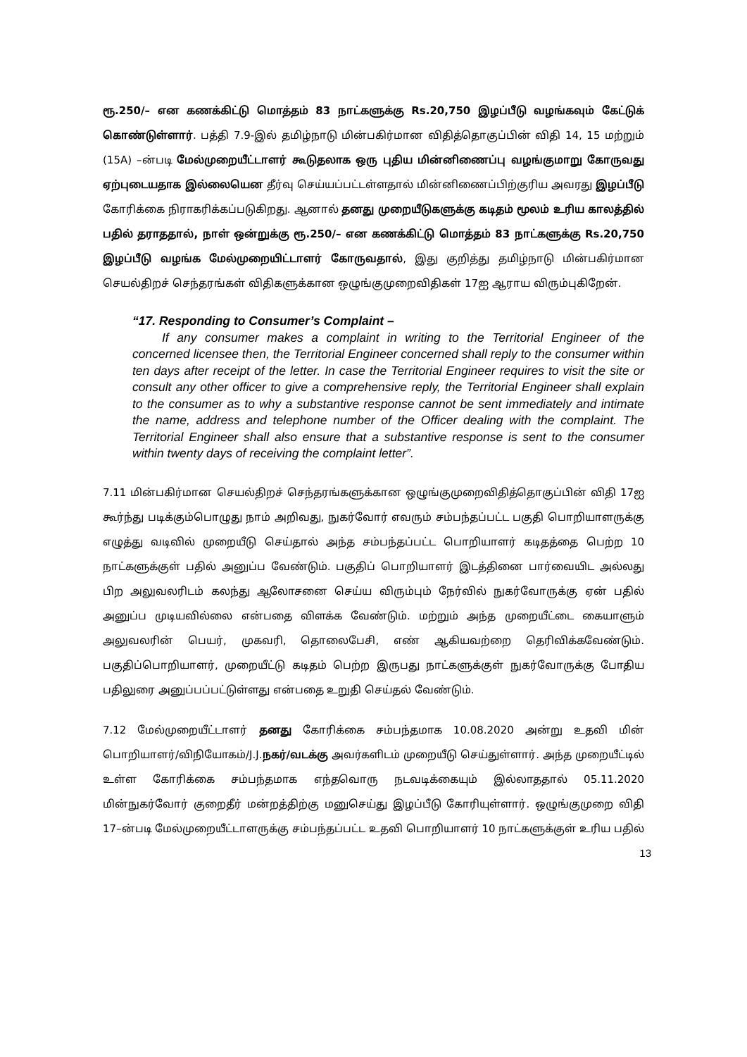ரூ.250/– என கணக்கிட்டு மொத்தம் 83 நாட்களுக்கு Rs.20,750 இழப்பீடு வழங்கவும் கேட்டுக் கொண்டுள்ளார். பத்தி 7.9-இல் தமிழ்நாடு மின்பகிர்மான விதித்தொகுப்பின் விதி 14, 15 மற்றும் (15A) –ன்படி மேல்முறையீட்டாளர் கூடுதலாக ஒரு புதிய மின்னிணைப்பு வழங்குமாறு கோருவது ஏற்புடையதாக இல்லையென தீர்வு செய்யப்பட்டள்ளதால் மின்னிணைப்பிற்குரிய அவரது இழப்பீடு கோரிக்கை நிராகரிக்கப்படுகிறது. ஆனால் தனது முறையீடுகளுக்கு கடிதம் மூலம் உரிய காலத்தில் பதில் தராததால், நாள் ஒன்றுக்கு ரூ.250/– என கணக்கிட்டு மொத்தம் 83 நாட்களுக்கு Rs.20,750 இழப்பீடு வழங்க மேல்முறையிட்டாளர் கோருவதால், இது குறித்து தமிழ்நாடு மின்பகிர்மான செயல்திறச் செந்தரங்கள் விதிகளுக்கான ஒழுங்குமுறைவிதிகள் 17ஐ ஆராய விரும்புகிறேன்.
“17. Responding to Consumer’s Complaint –
If any consumer makes a complaint in writing to the Territorial Engineer of the concerned licensee then, the Territorial Engineer concerned shall reply to the consumer within ten days after receipt of the letter. In case the Territorial Engineer requires to visit the site or consult any other officer to give a comprehensive reply, the Territorial Engineer shall explain to the consumer as to why a substantive response cannot be sent immediately and intimate the name, address and telephone number of the Officer dealing with the complaint. The Territorial Engineer shall also ensure that a substantive response is sent to the consumer within twenty days of receiving the complaint letter”.
7.11 மின்பகிர்மான செயல்திறச் செந்தரங்களுக்கான ஒழுங்குமுறைவிதித்தொகுப்பின் விதி 17ஐ கூர்ந்து படிக்கும்பொழுது நாம் அறிவது, நுகர்வோர் எவரும் சம்பந்தப்பட்ட பகுதி பொறியாளருக்கு எழுத்து வடிவில் முறையீடு செய்தால் அந்த சம்பந்தப்பட்ட பொறியாளர் கடிதத்தை பெற்ற 10 நாட்களுக்குள் பதில் அனுப்ப வேண்டும். பகுதிப் பொறியாளர் இடத்தினை பார்வையிட அல்லது பிற அலுவலரிடம் கலந்து ஆலோசனை செய்ய விரும்பும் நேர்வில் நுகர்வோருக்கு ஏன் பதில் அனுப்ப முடியவில்லை என்பதை விளக்க வேண்டும். மற்றும் அந்த முறையீட்டை கையாளும் அலுவலரின் பெயர், முகவரி, தொலைபேசி, எண் ஆகியவற்றை தெரிவிக்கவேண்டும். பகுதிப்பொறியாளர், முறையீட்டு கடிதம் பெற்ற இருபது நாட்களுக்குள் நுகர்வோருக்கு போதிய பதிலுரை அனுப்பப்பட்டுள்ளது என்பதை உறுதி செய்தல் வேண்டும்.
7.12 மேல்முறையீட்டாளர் தனது கோரிக்கை சம்பந்தமாக 10.08.2020 அன்று உதவி மின் பொறியாளர்/விநியோகம்/J.J.நகர்/வடக்கு அவர்களிடம் முறையீடு செய்துள்ளார். அந்த முறையீட்டில் உள்ள கோரிக்கை சம்பந்தமாக எந்தவொரு நடவடிக்கையும் இல்லாததால் 05.11.2020 மின்நுகர்வோர் குறைதீர் மன்றத்திற்கு மனுசெய்து இழப்பீடு கோரியுள்ளார். ஒழுங்குமுறை விதி 17–ன்படி மேல்முறையீட்டாளருக்கு சம்பந்தப்பட்ட உதவி பொறியாளர் 10 நாட்களுக்குள் உரிய பதில்
13